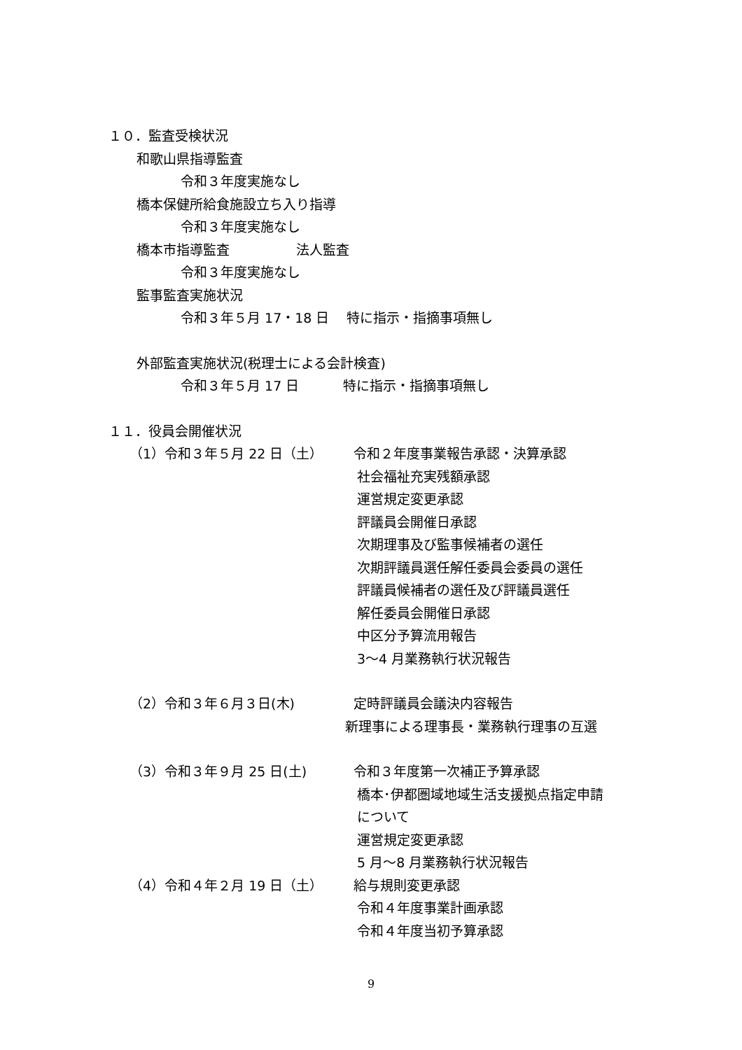１０．監査受検状況
和歌山県指導監査
令和３年度実施なし
橋本保健所給食施設立ち入り指導
令和３年度実施なし
橋本市指導監査　　　　　法人監査
令和３年度実施なし
監事監査実施状況
令和３年５月 17・18 日　 特に指示・指摘事項無し
外部監査実施状況(税理士による会計検査)
令和３年５月 17 日　　　 特に指示・指摘事項無し
１１．役員会開催状況
（1）令和３年５月 22 日（土） 令和２年度事業報告承認・決算承認
社会福祉充実残額承認
運営規定変更承認
評議員会開催日承認
次期理事及び監事候補者の選任
次期評議員選任解任委員会委員の選任
評議員候補者の選任及び評議員選任
解任委員会開催日承認
中区分予算流用報告
3～4 月業務執行状況報告
（2）令和３年６月３日(木) 定時評議員会議決内容報告
新理事による理事長・業務執行理事の互選
（3）令和３年９月 25 日(土) 令和３年度第一次補正予算承認
橋本･伊都圏域地域生活支援拠点指定申請
について
運営規定変更承認
5 月～8 月業務執行状況報告
（4）令和４年２月 19 日（土） 給与規則変更承認
令和４年度事業計画承認
令和４年度当初予算承認
9